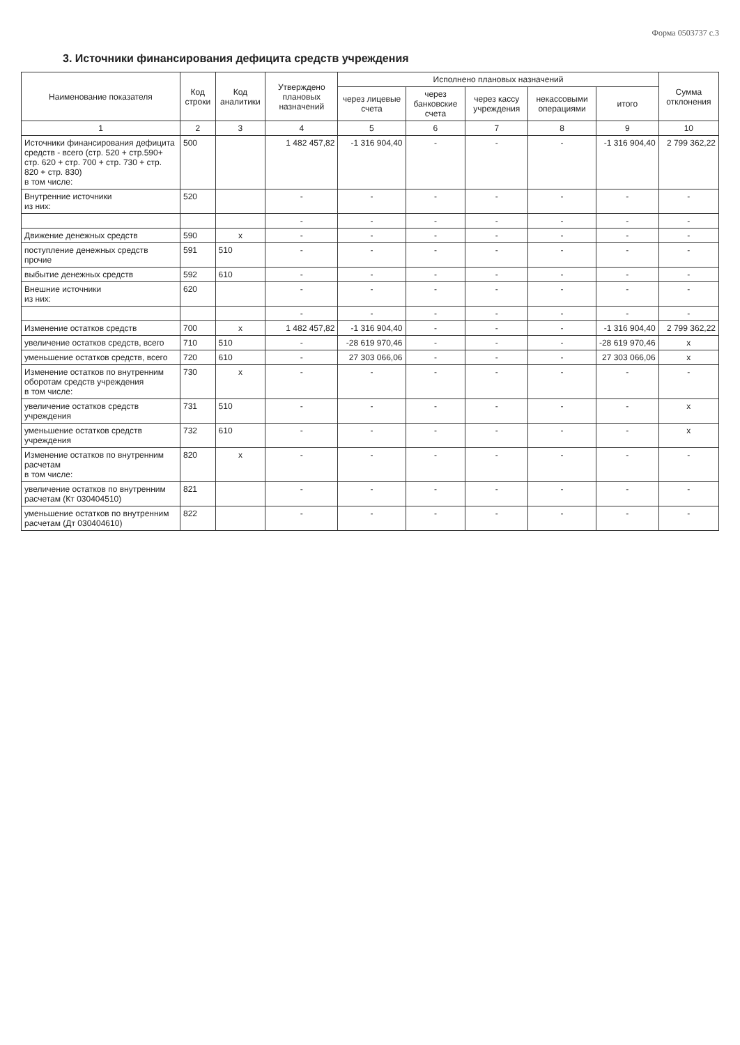Форма 0503737 с.3
3. Источники финансирования дефицита средств учреждения
| Наименование показателя | Код строки | Код аналитики | Утверждено плановых назначений | Исполнено плановых назначений | | | | | Сумма отклонения |
| --- | --- | --- | --- | --- | --- | --- | --- | --- | --- |
| | | | | через лицевые счета | через банковские счета | через кассу учреждения | некассовыми операциями | итого | |
| 1 | 2 | 3 | 4 | 5 | 6 | 7 | 8 | 9 | 10 |
| Источники финансирования дефицита средств - всего (стр. 520 + стр.590+ стр. 620 + стр. 700 + стр. 730 + стр. 820 + стр. 830) в том числе: | 500 | | 1 482 457,82 | -1 316 904,40 | - | - | - | -1 316 904,40 | 2 799 362,22 |
| Внутренние источники из них: | 520 | | - | - | - | - | - | - | - |
| | | | - | - | - | - | - | - | - |
| Движение денежных средств | 590 | x | - | - | - | - | - | - | - |
| поступление денежных средств прочие | 591 | 510 | - | - | - | - | - | - | - |
| выбытие денежных средств | 592 | 610 | - | - | - | - | - | - | - |
| Внешние источники из них: | 620 | | - | - | - | - | - | - | - |
| | | | - | - | - | - | - | - | - |
| Изменение остатков средств | 700 | x | 1 482 457,82 | -1 316 904,40 | - | - | - | -1 316 904,40 | 2 799 362,22 |
| увеличение остатков средств, всего | 710 | 510 | - | -28 619 970,46 | - | - | - | -28 619 970,46 | x |
| уменьшение остатков средств, всего | 720 | 610 | - | 27 303 066,06 | - | - | - | 27 303 066,06 | x |
| Изменение остатков по внутренним оборотам средств учреждения в том числе: | 730 | x | - | - | - | - | - | - | - |
| увеличение остатков средств учреждения | 731 | 510 | - | - | - | - | - | - | x |
| уменьшение остатков средств учреждения | 732 | 610 | - | - | - | - | - | - | x |
| Изменение остатков по внутренним расчетам в том числе: | 820 | x | - | - | - | - | - | - | - |
| увеличение остатков по внутренним расчетам (Кт 030404510) | 821 | | - | - | - | - | - | - | - |
| уменьшение остатков по внутренним расчетам (Дт 030404610) | 822 | | - | - | - | - | - | - | - |